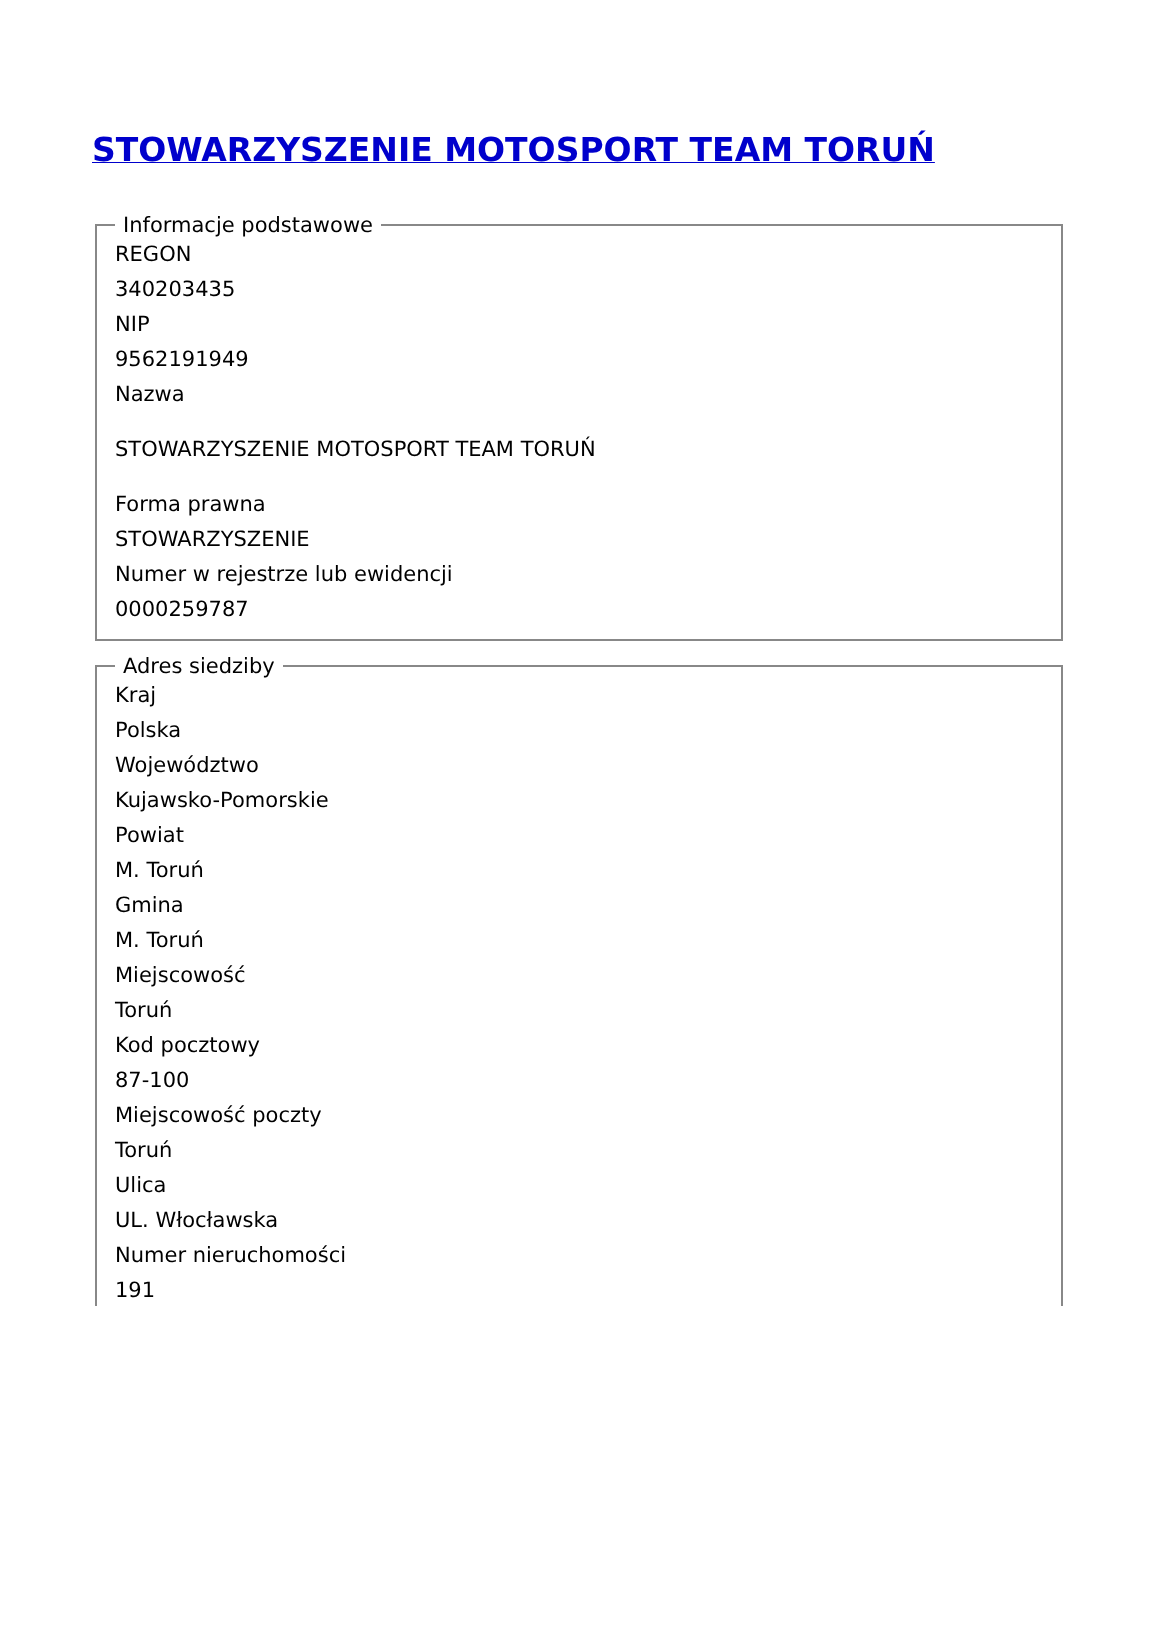STOWARZYSZENIE MOTOSPORT TEAM TORUŃ
Informacje podstawowe
REGON
340203435
NIP
9562191949
Nazwa
STOWARZYSZENIE MOTOSPORT TEAM TORUŃ
Forma prawna
STOWARZYSZENIE
Numer w rejestrze lub ewidencji
0000259787
Adres siedziby
Kraj
Polska
Województwo
Kujawsko-Pomorskie
Powiat
M. Toruń
Gmina
M. Toruń
Miejscowość
Toruń
Kod pocztowy
87-100
Miejscowość poczty
Toruń
Ulica
UL. Włocławska
Numer nieruchomości
191